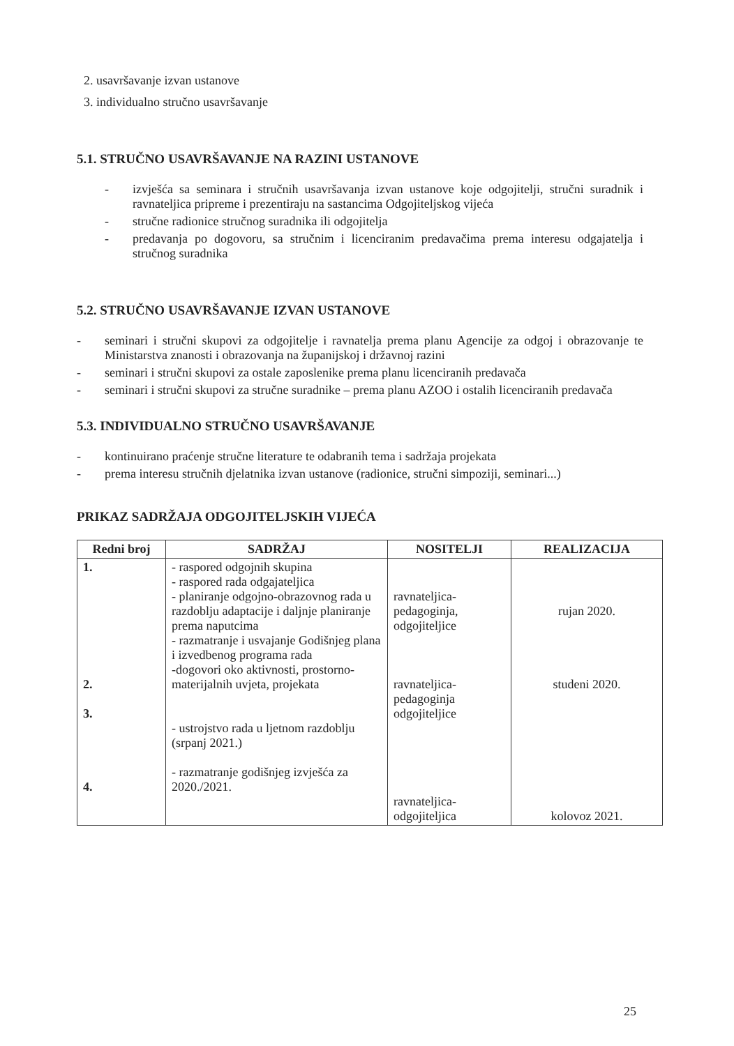2. usavršavanje izvan ustanove
3. individualno stručno usavršavanje
5.1. STRUČNO USAVRŠAVANJE NA RAZINI USTANOVE
- izvješća sa seminara i stručnih usavršavanja izvan ustanove koje odgojitelji, stručni suradnik i ravnateljica pripreme i prezentiraju na sastancima Odgojiteljskog vijeća
- stručne radionice stručnog suradnika ili odgojitelja
- predavanja po dogovoru, sa stručnim i licenciranim predavačima prema interesu odgajatelja i stručnog suradnika
5.2. STRUČNO USAVRŠAVANJE IZVAN USTANOVE
- seminari i stručni skupovi za odgojitelje i ravnatelja prema planu Agencije za odgoj i obrazovanje te Ministarstva znanosti i obrazovanja na županijskoj i državnoj razini
- seminari i stručni skupovi za ostale zaposlenike prema planu licenciranih predavača
- seminari i stručni skupovi za stručne suradnike – prema planu AZOO i ostalih licenciranih predavača
5.3. INDIVIDUALNO STRUČNO USAVRŠAVANJE
- kontinuirano praćenje stručne literature te odabranih tema i sadržaja projekata
- prema interesu stručnih djelatnika izvan ustanove (radionice, stručni simpoziji, seminari...)
PRIKAZ SADRŽAJA ODGOJITELJSKIH VIJEĆA
| Redni broj | SADRŽAJ | NOSITELJI | REALIZACIJA |
| --- | --- | --- | --- |
| 1. 2. 3. 4. | - raspored odgojnih skupina - raspored rada odgajateljica - planiranje odgojno-obrazovnog rada u razdoblju adaptacije i daljnje planiranje prema naputcima - razmatranje i usvajanje Godišnjeg plana i izvedbenog programa rada -dogovori oko aktivnosti, prostorno-materijalnih uvjeta, projekata - ustrojstvo rada u ljetnom razdoblju (srpanj 2021.) - razmatranje godišnjeg izvješća za 2020./2021. | ravnateljica- pedagoginja, odgojiteljice ravnateljica- pedagoginja odgojiteljice ravnateljica- odgojiteljica | rujan 2020. studeni 2020. kolovoz 2021. |
25